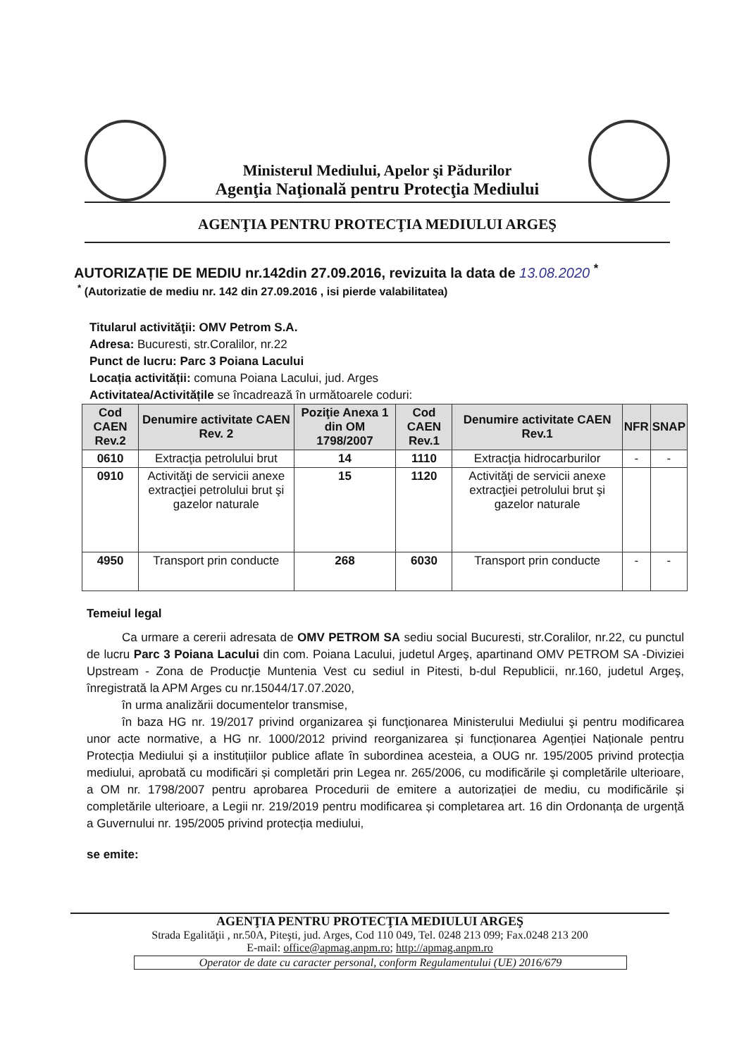Ministerul Mediului, Apelor şi Pădurilor
Agenţia Naţională pentru Protecţia Mediului
AGENŢIA PENTRU PROTECŢIA MEDIULUI ARGEŞ
AUTORIZAȚIE DE MEDIU nr.142din 27.09.2016, revizuita la data de 13.08.2020 <sup>*</sup>
<sup>*</sup> (Autorizatie de mediu nr. 142 din 27.09.2016 , isi pierde valabilitatea)
Titularul activităţii: OMV Petrom S.A.
Adresa: Bucuresti, str.Coralilor, nr.22
Punct de lucru: Parc 3 Poiana Lacului
Locația activității: comuna Poiana Lacului, jud. Arges
Activitatea/Activitățile se încadrează în următoarele coduri:
| Cod CAEN Rev.2 | Denumire activitate CAEN Rev. 2 | Poziţie Anexa 1 din OM 1798/2007 | Cod CAEN Rev.1 | Denumire activitate CAEN Rev.1 | NFR | SNAP |
| --- | --- | --- | --- | --- | --- | --- |
| 0610 | Extracţia petrolului brut | 14 | 1110 | Extracţia hidrocarburilor | - | - |
| 0910 | Activităţi de servicii anexe extracţiei petrolului brut şi gazelor naturale | 15 | 1120 | Activităţi de servicii anexe extracţiei petrolului brut şi gazelor naturale | | |
| 4950 | Transport prin conducte | 268 | 6030 | Transport prin conducte | - | - |
Temeiul legal
Ca urmare a cererii adresata de OMV PETROM SA sediu social Bucuresti, str.Coralilor, nr.22, cu punctul de lucru Parc 3 Poiana Lacului din com. Poiana Lacului, judetul Argeş, apartinand OMV PETROM SA -Diviziei Upstream - Zona de Producţie Muntenia Vest cu sediul in Pitesti, b-dul Republicii, nr.160, judetul Argeş, înregistrată la APM Arges cu nr.15044/17.07.2020,
în urma analizării documentelor transmise,
în baza HG nr. 19/2017 privind organizarea şi funcţionarea Ministerului Mediului şi pentru modificarea unor acte normative, a HG nr. 1000/2012 privind reorganizarea și funcționarea Agenției Naționale pentru Protecția Mediului și a instituțiilor publice aflate în subordinea acesteia, a OUG nr. 195/2005 privind protecția mediului, aprobată cu modificări și completări prin Legea nr. 265/2006, cu modificările şi completările ulterioare, a OM nr. 1798/2007 pentru aprobarea Procedurii de emitere a autorizației de mediu, cu modificările și completările ulterioare, a Legii nr. 219/2019 pentru modificarea și completarea art. 16 din Ordonanța de urgență a Guvernului nr. 195/2005 privind protecția mediului,
se emite:
AGENŢIA PENTRU PROTECŢIA MEDIULUI ARGEŞ
Strada Egalităţii , nr.50A, Piteşti, jud. Arges, Cod 110 049, Tel. 0248 213 099; Fax.0248 213 200
E-mail: office@apmag.anpm.ro; http://apmag.anpm.ro
Operator de date cu caracter personal, conform Regulamentului (UE) 2016/679